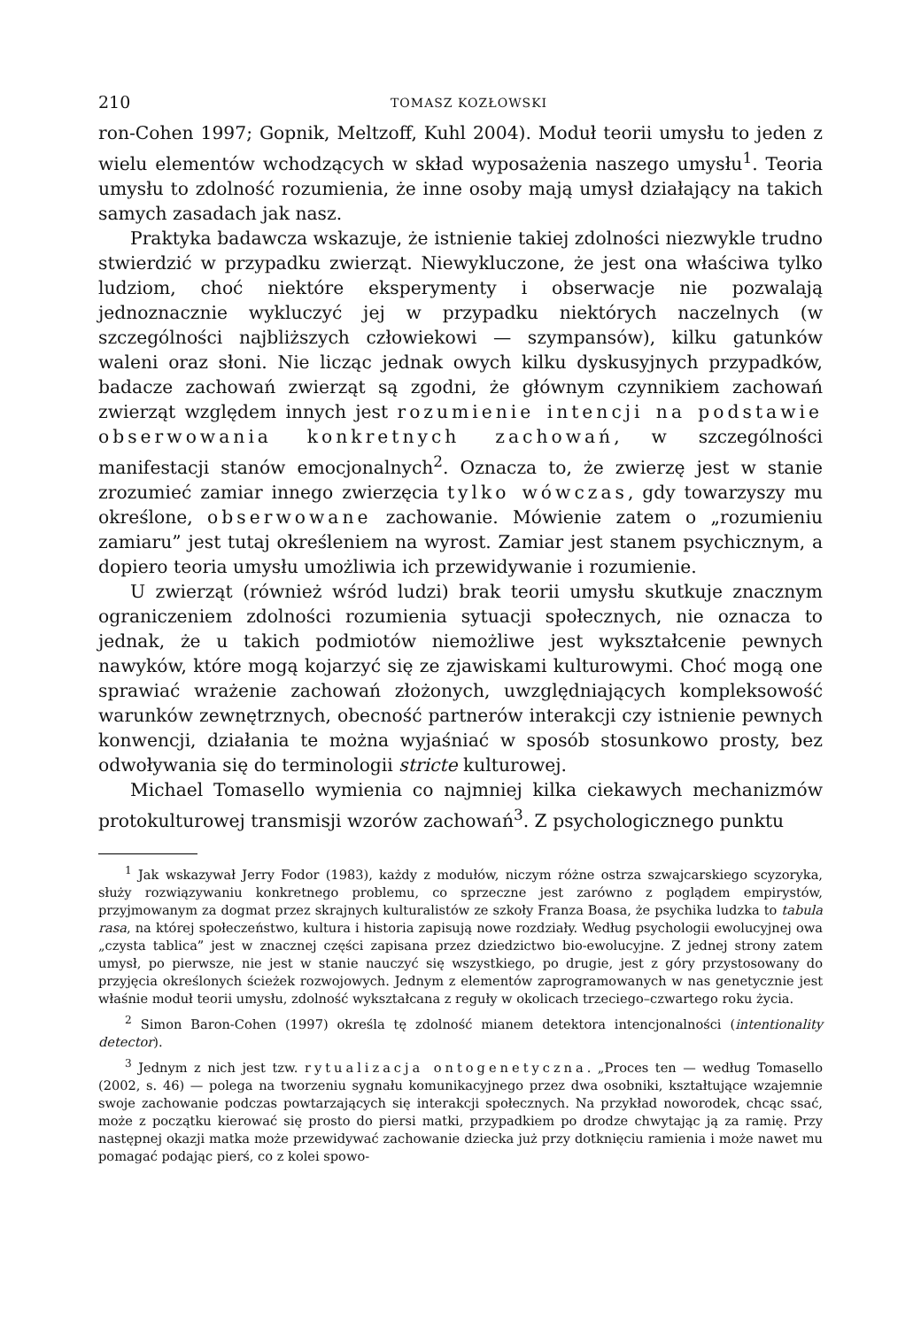210 TOMASZ KOZŁOWSKI
ron-Cohen 1997; Gopnik, Meltzoff, Kuhl 2004). Moduł teorii umysłu to jeden z wielu elementów wchodzących w skład wyposażenia naszego umysłu<sup>1</sup>. Teoria umysłu to zdolność rozumienia, że inne osoby mają umysł działający na takich samych zasadach jak nasz.
Praktyka badawcza wskazuje, że istnienie takiej zdolności niezwykle trudno stwierdzić w przypadku zwierząt. Niewykluczone, że jest ona właściwa tylko ludziom, choć niektóre eksperymenty i obserwacje nie pozwalają jednoznacznie wykluczyć jej w przypadku niektórych naczelnych (w szczególności najbliższych człowiekowi — szympansów), kilku gatunków waleni oraz słoni. Nie licząc jednak owych kilku dyskusyjnych przypadków, badacze zachowań zwierząt są zgodni, że głównym czynnikiem zachowań zwierząt względem innych jest rozumienie intencji na podstawie obserwowania konkretnych zachowań, w szczególności manifestacji stanów emocjonalnych<sup>2</sup>. Oznacza to, że zwierzę jest w stanie zrozumieć zamiar innego zwierzęcia tylko wówczas, gdy towarzyszy mu określone, obserwowane zachowanie. Mówienie zatem o „rozumieniu zamiaru” jest tutaj określeniem na wyrost. Zamiar jest stanem psychicznym, a dopiero teoria umysłu umożliwia ich przewidywanie i rozumienie.
U zwierząt (również wśród ludzi) brak teorii umysłu skutkuje znacznym ograniczeniem zdolności rozumienia sytuacji społecznych, nie oznacza to jednak, że u takich podmiotów niemożliwe jest wykształcenie pewnych nawyków, które mogą kojarzyć się ze zjawiskami kulturowymi. Choć mogą one sprawiać wrażenie zachowań złożonych, uwzględniających kompleksowość warunków zewnętrznych, obecność partnerów interakcji czy istnienie pewnych konwencji, działania te można wyjaśniać w sposób stosunkowo prosty, bez odwoływania się do terminologii stricte kulturowej.
Michael Tomasello wymienia co najmniej kilka ciekawych mechanizmów protokulturowej transmisji wzorów zachowań<sup>3</sup>. Z psychologicznego punktu
<sup>1</sup> Jak wskazywał Jerry Fodor (1983), każdy z modułów, niczym różne ostrza szwajcarskiego scyzoryka, służy rozwiązywaniu konkretnego problemu, co sprzeczne jest zarówno z poglądem empirystów, przyjmowanym za dogmat przez skrajnych kulturalistów ze szkoły Franza Boasa, że psychika ludzka to tabula rasa, na której społeczeństwo, kultura i historia zapisują nowe rozdziały. Według psychologii ewolucyjnej owa „czysta tablica” jest w znacznej części zapisana przez dziedzictwo bio-ewolucyjne. Z jednej strony zatem umysł, po pierwsze, nie jest w stanie nauczyć się wszystkiego, po drugie, jest z góry przystosowany do przyjęcia określonych ścieżek rozwojowych. Jednym z elementów zaprogramowanych w nas genetycznie jest właśnie moduł teorii umysłu, zdolność wykształcana z reguły w okolicach trzeciego–czwartego roku życia.
<sup>2</sup> Simon Baron-Cohen (1997) określa tę zdolność mianem detektora intencjonalności (intentionality detector).
<sup>3</sup> Jednym z nich jest tzw. rytualizacja ontogenetyczna. „Proces ten — według Tomasello (2002, s. 46) — polega na tworzeniu sygnału komunikacyjnego przez dwa osobniki, kształtujące wzajemnie swoje zachowanie podczas powtarzających się interakcji społecznych. Na przykład noworodek, chcąc ssać, może z początku kierować się prosto do piersi matki, przypadkiem po drodze chwytając ją za ramię. Przy następnej okazji matka może przewidywać zachowanie dziecka już przy dotknięciu ramienia i może nawet mu pomagać podając pierś, co z kolei spowo-